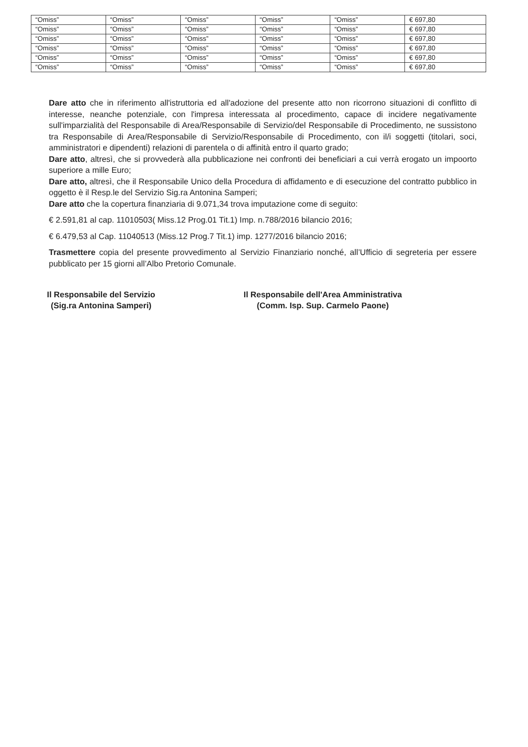| “Omiss” | “Omiss” | “Omiss” | “Omiss” | “Omiss” | € 697,80 |
| “Omiss” | “Omiss” | “Omiss” | “Omiss” | “Omiss” | € 697,80 |
| “Omiss” | “Omiss” | “Omiss” | “Omiss” | “Omiss” | € 697,80 |
| “Omiss” | “Omiss” | “Omiss” | “Omiss” | “Omiss” | € 697,80 |
| “Omiss” | “Omiss” | “Omiss” | “Omiss” | “Omiss” | € 697,80 |
| “Omiss” | “Omiss” | “Omiss” | “Omiss” | “Omiss” | € 697,80 |
Dare atto che in riferimento all'istruttoria ed all'adozione del presente atto non ricorrono situazioni di conflitto di interesse, neanche potenziale, con l'impresa interessata al procedimento, capace di incidere negativamente sull'imparzialità del Responsabile di Area/Responsabile di Servizio/del Responsabile di Procedimento, ne sussistono tra Responsabile di Area/Responsabile di Servizio/Responsabile di Procedimento, con il/i soggetti (titolari, soci, amministratori e dipendenti) relazioni di parentela o di affinità entro il quarto grado;
Dare atto, altresì, che si provvederà alla pubblicazione nei confronti dei beneficiari a cui verrà erogato un impoorto superiore a mille Euro;
Dare atto, altresì, che il Responsabile Unico della Procedura di affidamento e di esecuzione del contratto pubblico in oggetto è il Resp.le del Servizio Sig.ra Antonina Samperi;
Dare atto che la copertura finanziaria di 9.071,34 trova imputazione come di seguito:
€ 2.591,81 al cap. 11010503( Miss.12 Prog.01 Tit.1) Imp. n.788/2016 bilancio 2016;
€ 6.479,53 al Cap. 11040513 (Miss.12 Prog.7 Tit.1) imp. 1277/2016 bilancio 2016;
Trasmettere copia del presente provvedimento al Servizio Finanziario nonché, all’Ufficio di segreteria per essere pubblicato per 15 giorni all’Albo Pretorio Comunale.
Il Responsabile del Servizio
(Sig.ra Antonina Samperi)
Il Responsabile dell'Area Amministrativa
(Comm. Isp. Sup. Carmelo Paone)